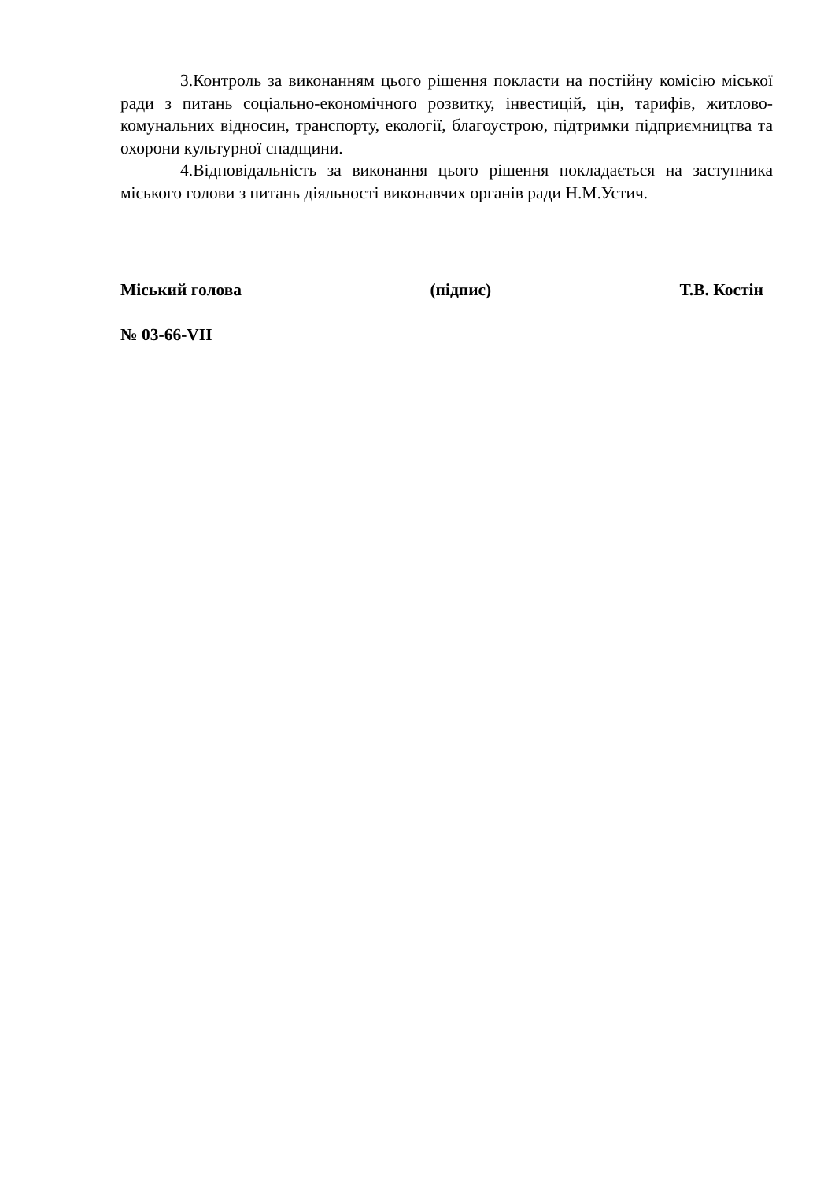3.Контроль за виконанням цього рішення покласти на постійну комісію міської ради з питань соціально-економічного розвитку, інвестицій, цін, тарифів, житлово-комунальних відносин, транспорту, екології, благоустрою, підтримки підприємництва та охорони культурної спадщини.
4.Відповідальність за виконання цього рішення покладається на заступника міського голови з питань діяльності виконавчих органів ради Н.М.Устич.
Міський голова (підпис) Т.В. Костін
№ 03-66-VII